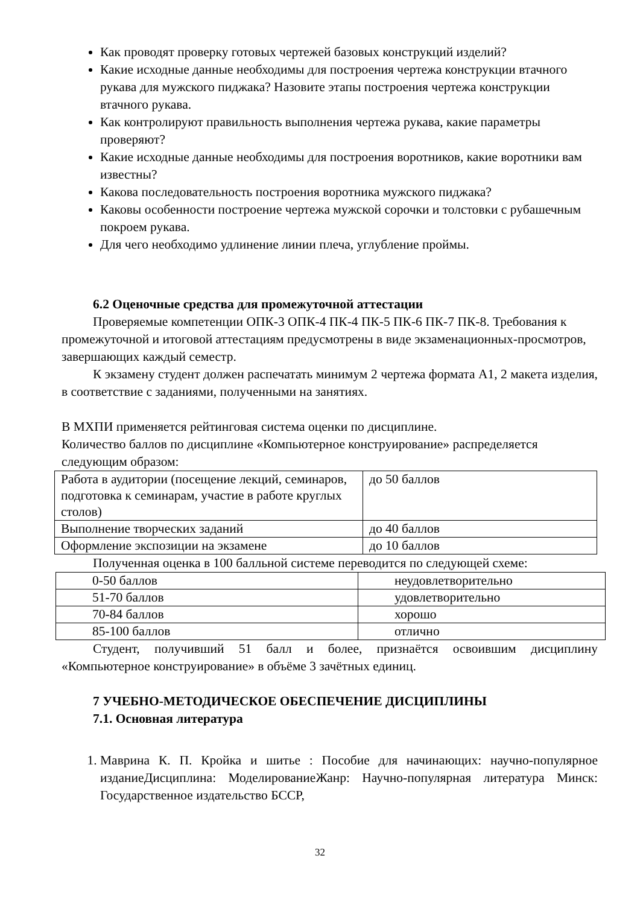Как проводят проверку готовых чертежей базовых конструкций изделий?
Какие исходные данные необходимы для построения чертежа конструкции втачного рукава для мужского пиджака? Назовите этапы построения чертежа конструкции втачного рукава.
Как контролируют правильность выполнения чертежа рукава, какие параметры проверяют?
Какие исходные данные необходимы для построения воротников, какие воротники вам известны?
Какова последовательность построения воротника мужского пиджака?
Каковы особенности построение чертежа мужской сорочки и толстовки с рубашечным покроем рукава.
Для чего необходимо удлинение линии плеча, углубление проймы.
6.2 Оценочные средства для промежуточной аттестации
Проверяемые компетенции ОПК-3 ОПК-4 ПК-4 ПК-5 ПК-6 ПК-7 ПК-8. Требования к промежуточной и итоговой аттестациям предусмотрены в виде экзаменационных-просмотров, завершающих каждый семестр.
К экзамену студент должен распечатать минимум 2 чертежа формата А1, 2 макета изделия, в соответствие с заданиями, полученными на занятиях.
В МХПИ применяется рейтинговая система оценки по дисциплине.
Количество баллов по дисциплине «Компьютерное конструирование» распределяется следующим образом:
| Работа в аудитории (посещение лекций, семинаров, подготовка к семинарам, участие в работе круглых столов) | до 50 баллов |
| Выполнение творческих заданий | до 40 баллов |
| Оформление экспозиции на экзамене | до 10 баллов |
Полученная оценка в 100 балльной системе переводится по следующей схеме:
| 0-50 баллов | неудовлетворительно |
| 51-70 баллов | удовлетворительно |
| 70-84 баллов | хорошо |
| 85-100 баллов | отлично |
Студент, получивший 51 балл и более, признаётся освоившим дисциплину «Компьютерное конструирование» в объёме 3 зачётных единиц.
7 УЧЕБНО-МЕТОДИЧЕСКОЕ ОБЕСПЕЧЕНИЕ ДИСЦИПЛИНЫ
7.1. Основная литература
1. Маврина К. П. Кройка и шитье : Пособие для начинающих: научно-популярное изданиеДисциплина: МоделированиеЖанр: Научно-популярная литература Минск: Государственное издательство БССР,
32